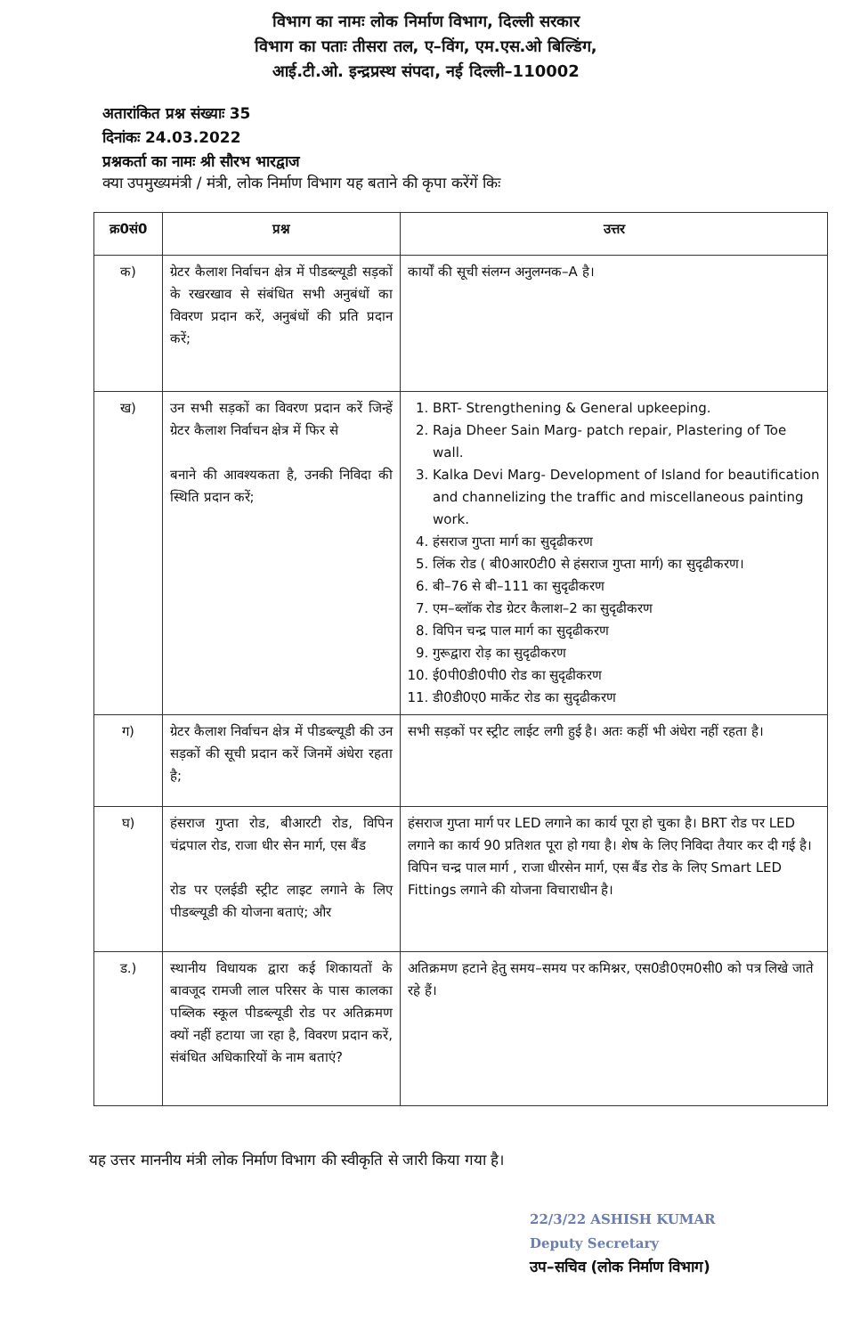विभाग का नामः लोक निर्माण विभाग, दिल्ली सरकार
विभाग का पताः तीसरा तल, ए–विंग, एम.एस.ओ बिल्डिंग,
आई.टी.ओ. इन्द्रप्रस्थ संपदा, नई दिल्ली–110002
अतारांकित प्रश्न संख्याः 35
दिनांकः 24.03.2022
प्रश्नकर्ता का नामः श्री सौरभ भारद्वाज
क्या उपमुख्यमंत्री / मंत्री, लोक निर्माण विभाग यह बताने की कृपा करेंगें किः
| क्र0सं0 | प्रश्न | उत्तर |
| --- | --- | --- |
| क) | ग्रेटर कैलाश निर्वाचन क्षेत्र में पीडब्ल्यूडी सड़कों के रखरखाव से संबंधित सभी अनुबंधों का विवरण प्रदान करें, अनुबंधों की प्रति प्रदान करें; | कार्यों की सूची संलग्न अनुलग्नक–A है। |
| ख) | उन सभी सड़कों का विवरण प्रदान करें जिन्हें ग्रेटर कैलाश निर्वाचन क्षेत्र में फिर से बनाने की आवश्यकता है, उनकी निविदा की स्थिति प्रदान करें; | 1. BRT- Strengthening & General upkeeping. 2. Raja Dheer Sain Marg- patch repair, Plastering of Toe wall. 3. Kalka Devi Marg- Development of Island for beautification and channelizing the traffic and miscellaneous painting work. 4. हंसराज गुप्ता मार्ग का सुदृढीकरण 5. लिंक रोड ( बी0आर0टी0 से हंसराज गुप्ता मार्ग) का सुदृढीकरण। 6. बी–76 से बी–111 का सुदृढीकरण 7. एम–ब्लॉक रोड ग्रेटर कैलाश–2 का सुदृढीकरण 8. विपिन चन्द्र पाल मार्ग का सुदृढीकरण 9. गुरूद्वारा रोड़ का सुदृढीकरण 10. ई0पी0डी0पी0 रोड का सुदृढीकरण 11. डी0डी0ए0 मार्केट रोड का सुदृढीकरण |
| ग) | ग्रेटर कैलाश निर्वाचन क्षेत्र में पीडब्ल्यूडी की उन सड़कों की सूची प्रदान करें जिनमें अंधेरा रहता है; | सभी सड़कों पर स्ट्रीट लाईट लगी हुई है। अतः कहीं भी अंधेरा नहीं रहता है। |
| घ) | हंसराज गुप्ता रोड, बीआरटी रोड, विपिन चंद्रपाल रोड, राजा धीर सेन मार्ग, एस बैंड रोड पर एलईडी स्ट्रीट लाइट लगाने के लिए पीडब्ल्यूडी की योजना बताएं; और | हंसराज गुप्ता मार्ग पर LED लगाने का कार्य पूरा हो चुका है। BRT रोड पर LED लगाने का कार्य 90 प्रतिशत पूरा हो गया है। शेष के लिए निविदा तैयार कर दी गई है। विपिन चन्द्र पाल मार्ग , राजा धीरसेन मार्ग, एस बैंड रोड के लिए Smart LED Fittings लगाने की योजना विचाराधीन है। |
| ड.) | स्थानीय विधायक द्वारा कई शिकायतों के बावजूद रामजी लाल परिसर के पास कालका पब्लिक स्कूल पीडब्ल्यूडी रोड पर अतिक्रमण क्यों नहीं हटाया जा रहा है, विवरण प्रदान करें, संबंधित अधिकारियों के नाम बताएं? | अतिक्रमण हटाने हेतु समय–समय पर कमिश्नर, एस0डी0एम0सी0 को पत्र लिखे जाते रहे हैं। |
यह उत्तर माननीय मंत्री लोक निर्माण विभाग की स्वीकृति से जारी किया गया है।
22/3/22 ASHISH KUMAR
Deputy Secretary
उप–सचिव (लोक निर्माण विभाग)